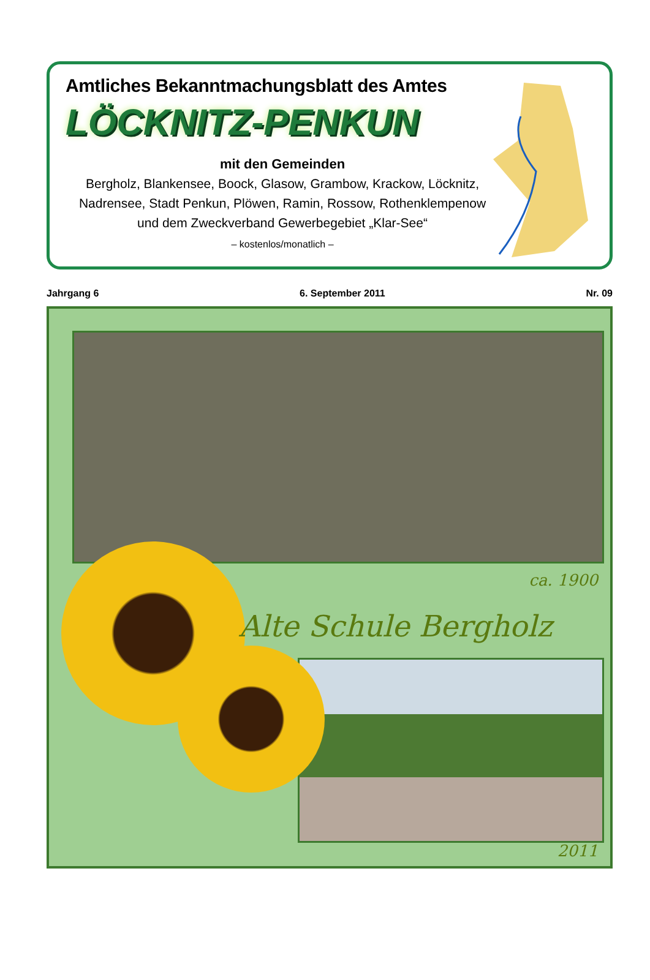Amtliches Bekanntmachungsblatt des Amtes
LÖCKNITZ-PENKUN
mit den Gemeinden
Bergholz, Blankensee, Boock, Glasow, Grambow, Krackow, Löcknitz,
Nadrensee, Stadt Penkun, Plöwen, Ramin, Rossow, Rothenklempenow
und dem Zweckverband Gewerbegebiet „Klar-See“
– kostenlos/monatlich –
Jahrgang 6 6. September 2011 Nr. 09
ca. 1900
Alte Schule Bergholz
2011